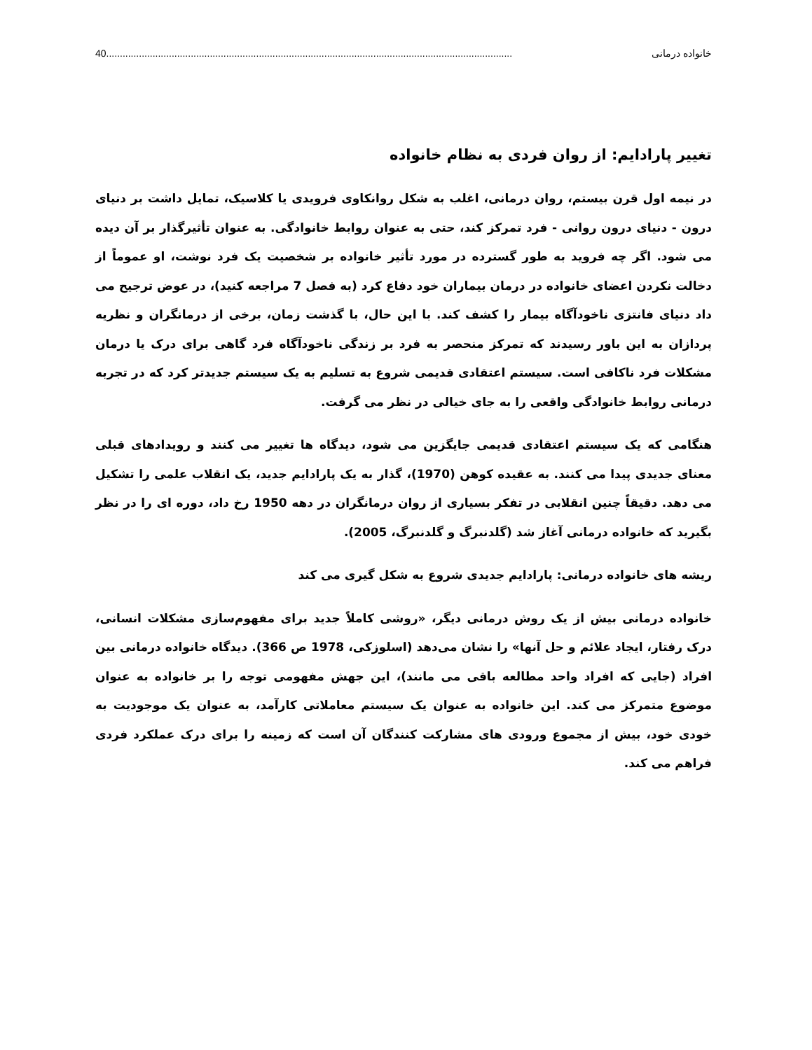خانواده درمانی 40.....................................................................................................................................................
تغییر پارادایم: از روان فردی به نظام خانواده
در نیمه اول قرن بیستم، روان درمانی، اغلب به شکل روانکاوی فرویدی یا کلاسیک، تمایل داشت بر دنیای درون - دنیای درون روانی - فرد تمرکز کند، حتی به عنوان روابط خانوادگی. به عنوان تأثیرگذار بر آن دیده می شود. اگر چه فروید به طور گسترده در مورد تأثیر خانواده بر شخصیت یک فرد نوشت، او عموماً از دخالت نکردن اعضای خانواده در درمان بیماران خود دفاع کرد (به فصل 7 مراجعه کنید)، در عوض ترجیح می داد دنیای فانتزی ناخودآگاه بیمار را کشف کند. با این حال، با گذشت زمان، برخی از درمانگران و نظریه پردازان به این باور رسیدند که تمرکز منحصر به فرد بر زندگی ناخودآگاه فرد گاهی برای درک یا درمان مشکلات فرد ناکافی است. سیستم اعتقادی قدیمی شروع به تسلیم به یک سیستم جدیدتر کرد که در تجربه درمانی روابط خانوادگی واقعی را به جای خیالی در نظر می گرفت.
هنگامی که یک سیستم اعتقادی قدیمی جایگزین می شود، دیدگاه ها تغییر می کنند و رویدادهای قبلی معنای جدیدی پیدا می کنند. به عقیده کوهن (1970)، گذار به یک پارادایم جدید، یک انقلاب علمی را تشکیل می دهد. دقیقاً چنین انقلابی در تفکر بسیاری از روان درمانگران در دهه 1950 رخ داد، دوره ای را در نظر بگیرید که خانواده درمانی آغاز شد (گلدنبرگ و گلدنبرگ، 2005).
ریشه های خانواده درمانی: پارادایم جدیدی شروع به شکل گیری می کند
خانواده درمانی بیش از یک روش درمانی دیگر، «روشی کاملاً جدید برای مفهوم‌سازی مشکلات انسانی، درک رفتار، ایجاد علائم و حل آنها» را نشان می‌دهد (اسلوزکی، 1978 ص 366). دیدگاه خانواده درمانی بین افراد (جایی که افراد واحد مطالعه باقی می مانند)، این جهش مفهومی توجه را بر خانواده به عنوان موضوع متمرکز می کند. این خانواده به عنوان یک سیستم معاملاتی کارآمد، به عنوان یک موجودیت به خودی خود، بیش از مجموع ورودی های مشارکت کنندگان آن است که زمینه را برای درک عملکرد فردی فراهم می کند.